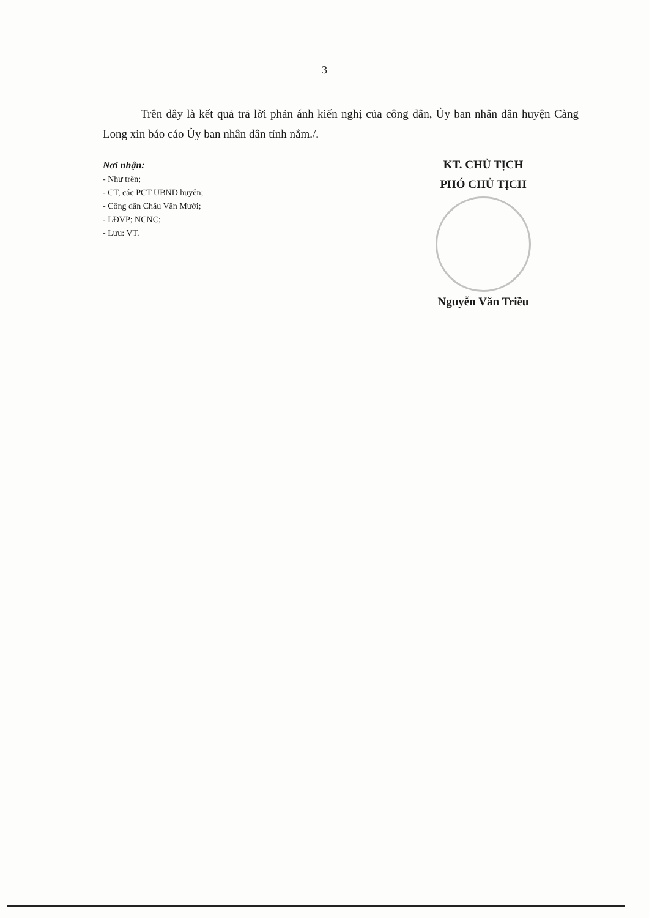3
Trên đây là kết quả trả lời phản ánh kiến nghị của công dân, Ủy ban nhân dân huyện Càng Long xin báo cáo Ủy ban nhân dân tỉnh nắm./.
Nơi nhận:
- Như trên;
- CT, các PCT UBND huyện;
- Công dân Châu Văn Mười;
- LĐVP; NCNC;
- Lưu: VT.
KT. CHỦ TỊCH
PHÓ CHỦ TỊCH
Nguyễn Văn Triều